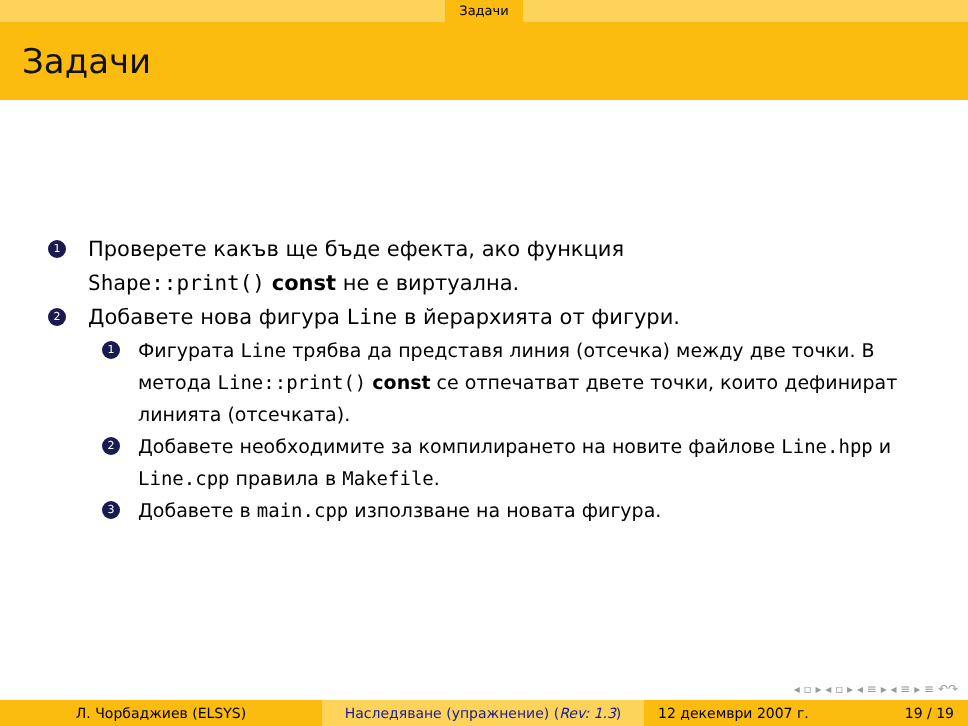Задачи
Задачи
1
Проверете какъв ще бъде ефекта, ако функция
Shape::print() const не е виртуална.
2
Добавете нова фигура Line в йерархията от фигури.
1
Фигурата Line трябва да представя линия (отсечка) между две точки. В метода Line::print() const се отпечатват двете точки, които дефинират линията (отсечката).
2
Добавете необходимите за компилирането на новите файлове Line.hpp и Line.cpp правила в Makefile.
3
Добавете в main.cpp използване на новата фигура.
◂ ▫ ▸ ◂ ▫ ▸ ◂ ≡ ▸ ◂ ≡ ▸ ≡ ↶↷
Л. Чорбаджиев (ELSYS) Наследяване (упражнение) (Rev: 1.3) 12 декември 2007 г. 19 / 19